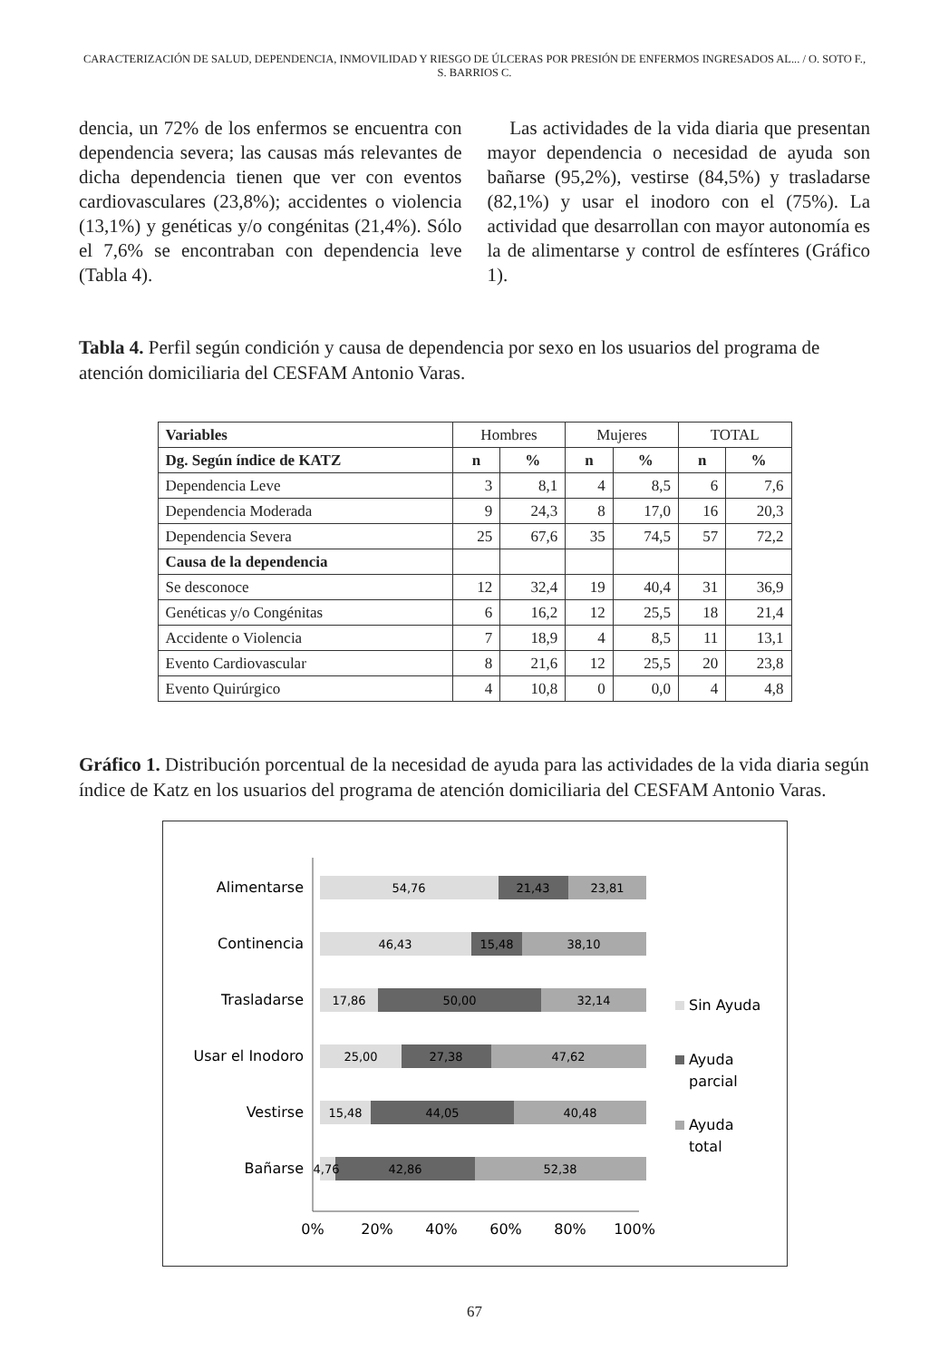CARACTERIZACIÓN DE SALUD, DEPENDENCIA, INMOVILIDAD Y RIESGO DE ÚLCERAS POR PRESIÓN DE ENFERMOS INGRESADOS AL... / O. SOTO F., S. BARRIOS C.
dencia, un 72% de los enfermos se encuentra con dependencia severa; las causas más relevantes de dicha dependencia tienen que ver con eventos cardiovasculares (23,8%); accidentes o violencia (13,1%) y genéticas y/o congénitas (21,4%). Sólo el 7,6% se encontraban con dependencia leve (Tabla 4).
Las actividades de la vida diaria que presentan mayor dependencia o necesidad de ayuda son bañarse (95,2%), vestirse (84,5%) y trasladarse (82,1%) y usar el inodoro con el (75%). La actividad que desarrollan con mayor autonomía es la de alimentarse y control de esfínteres (Gráfico 1).
Tabla 4. Perfil según condición y causa de dependencia por sexo en los usuarios del programa de atención domiciliaria del CESFAM Antonio Varas.
| Variables | Hombres | | Mujeres | | TOTAL | |
| Dg. Según índice de KATZ | n | % | n | % | n | % |
| Dependencia Leve | 3 | 8,1 | 4 | 8,5 | 6 | 7,6 |
| Dependencia Moderada | 9 | 24,3 | 8 | 17,0 | 16 | 20,3 |
| Dependencia Severa | 25 | 67,6 | 35 | 74,5 | 57 | 72,2 |
| Causa de la dependencia | | | | | | |
| Se desconoce | 12 | 32,4 | 19 | 40,4 | 31 | 36,9 |
| Genéticas y/o Congénitas | 6 | 16,2 | 12 | 25,5 | 18 | 21,4 |
| Accidente o Violencia | 7 | 18,9 | 4 | 8,5 | 11 | 13,1 |
| Evento Cardiovascular | 8 | 21,6 | 12 | 25,5 | 20 | 23,8 |
| Evento Quirúrgico | 4 | 10,8 | 0 | 0,0 | 4 | 4,8 |
Gráfico 1. Distribución porcentual de la necesidad de ayuda para las actividades de la vida diaria según índice de Katz en los usuarios del programa de atención domiciliaria del CESFAM Antonio Varas.
Alimentarse
54,76
21,43
23,81
Continencia
46,43
15,48
38,10
Trasladarse
17,86
50,00
32,14
Usar el Inodoro
25,00
27,38
47,62
Vestirse
15,48
44,05
40,48
Bañarse
4,76
42,86
52,38
0%
20%
40%
60%
80%
100%
Sin Ayuda
Ayuda
parcial
Ayuda
total
67